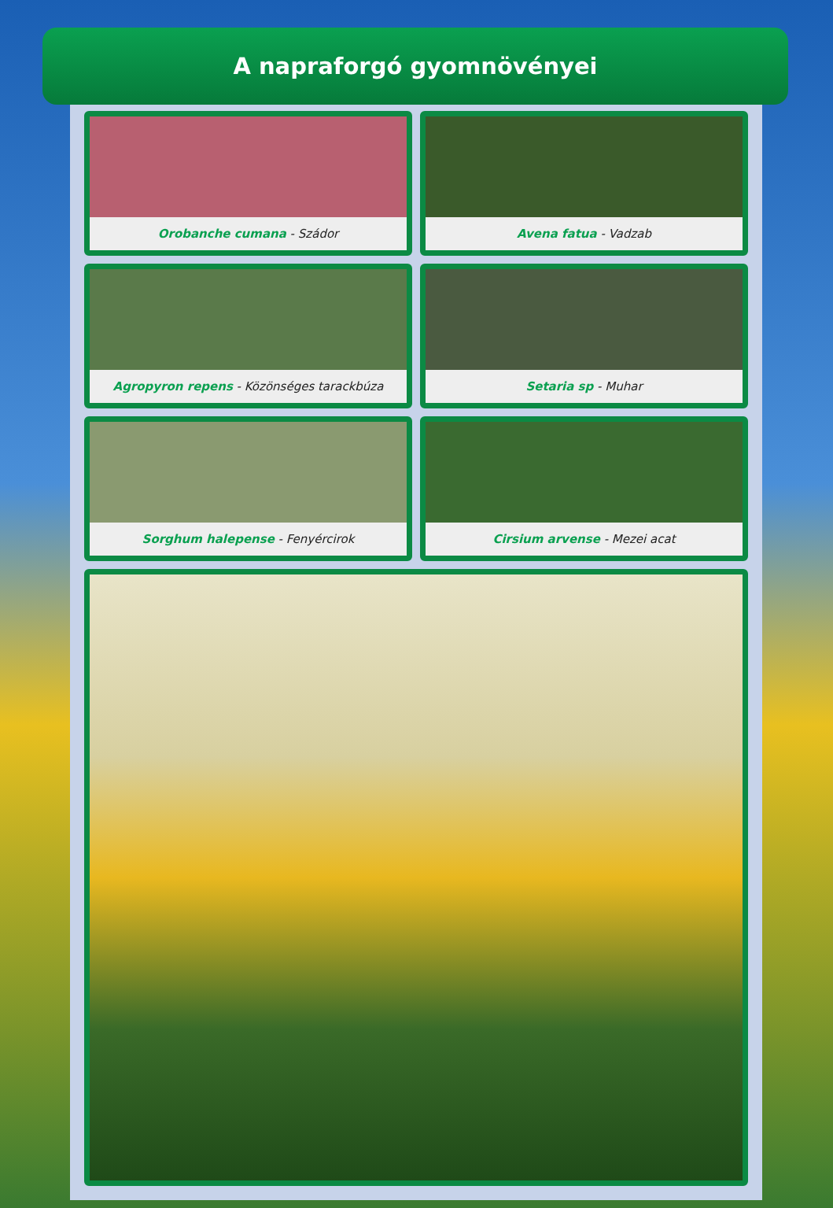A napraforgó gyomnövényei
Orobanche cumana - Szádor
Avena fatua - Vadzab
Agropyron repens - Közönséges tarackbúza
Setaria sp - Muhar
Sorghum halepense - Fenyércirok
Cirsium arvense - Mezei acat